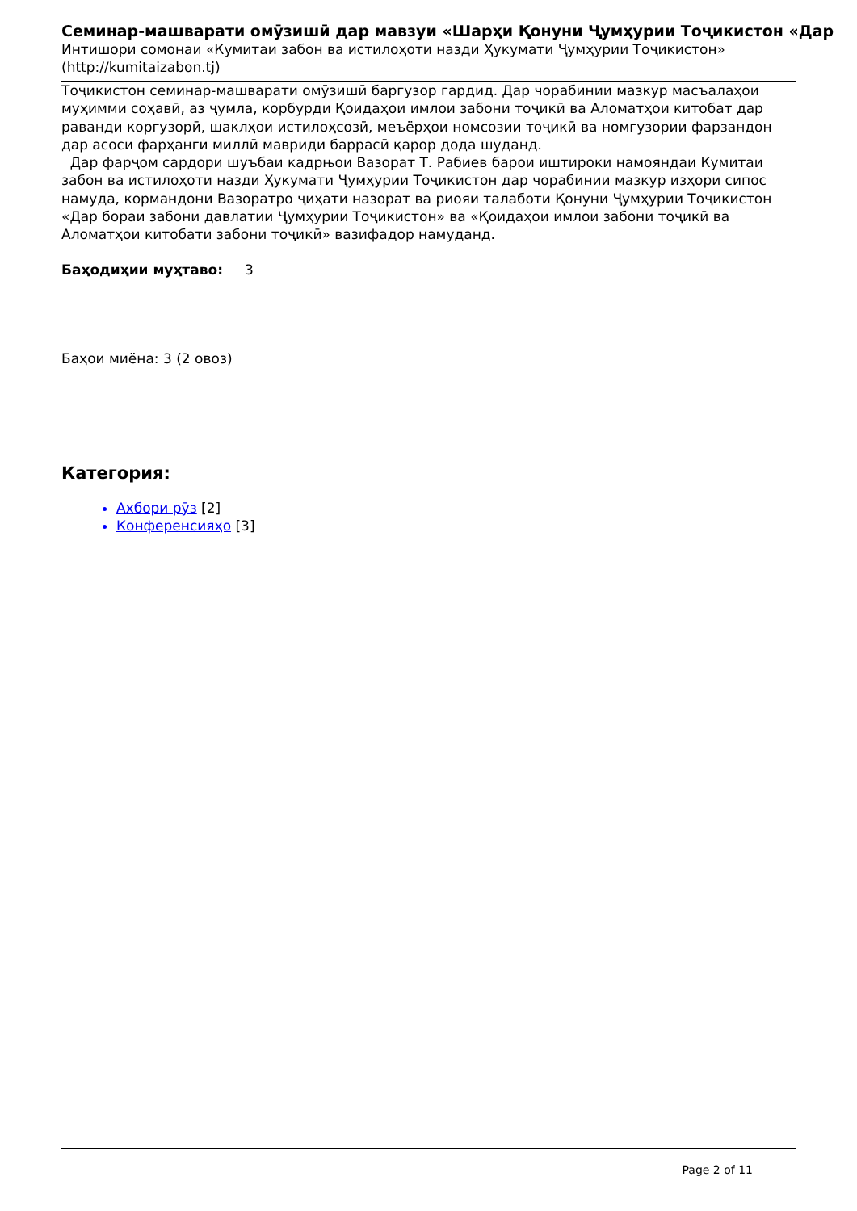Семинар-машварати омӯзишӣ дар мавзуи «Шарҳи Қонуни Ҷумҳурии Тоҷикистон «Дар
Интишори сомонаи «Кумитаи забон ва истилоҳоти назди Ҳукумати Ҷумҳурии Тоҷикистон»
(http://kumitaizabon.tj)
Тоҷикистон семинар-машварати омӯзишӣ баргузор гардид. Дар чорабинии мазкур масъалаҳои муҳимми соҳавӣ, аз ҷумла, корбурди Қоидаҳои имлои забони тоҷикӣ ва Аломатҳои китобат дар раванди коргузорӣ, шаклҳои истилоҳсозӣ, меъёрҳои номсозии тоҷикӣ ва номгузории фарзандон дар асоси фарҳанги миллӣ мавриди баррасӣ қарор дода шуданд.
Дар фарҷом сардори шуъбаи кадрњои Вазорат Т. Рабиев барои иштироки намояндаи Кумитаи забон ва истилоҳоти назди Ҳукумати Ҷумҳурии Тоҷикистон дар чорабинии мазкур изҳори сипос намуда, кормандони Вазоратро ҷиҳати назорат ва риояи талаботи Қонуни Ҷумҳурии Тоҷикистон «Дар бораи забони давлатии Ҷумҳурии Тоҷикистон» ва «Қоидаҳои имлои забони тоҷикӣ ва Аломатҳои китобати забони тоҷикӣ» вазифадор намуданд.
Баҳодиҳии муҳтаво: 3
Баҳои миёна: 3 (2 овоз)
Категория:
Ахбори рӯз [2]
Конференсияҳо [3]
Page 2 of 11